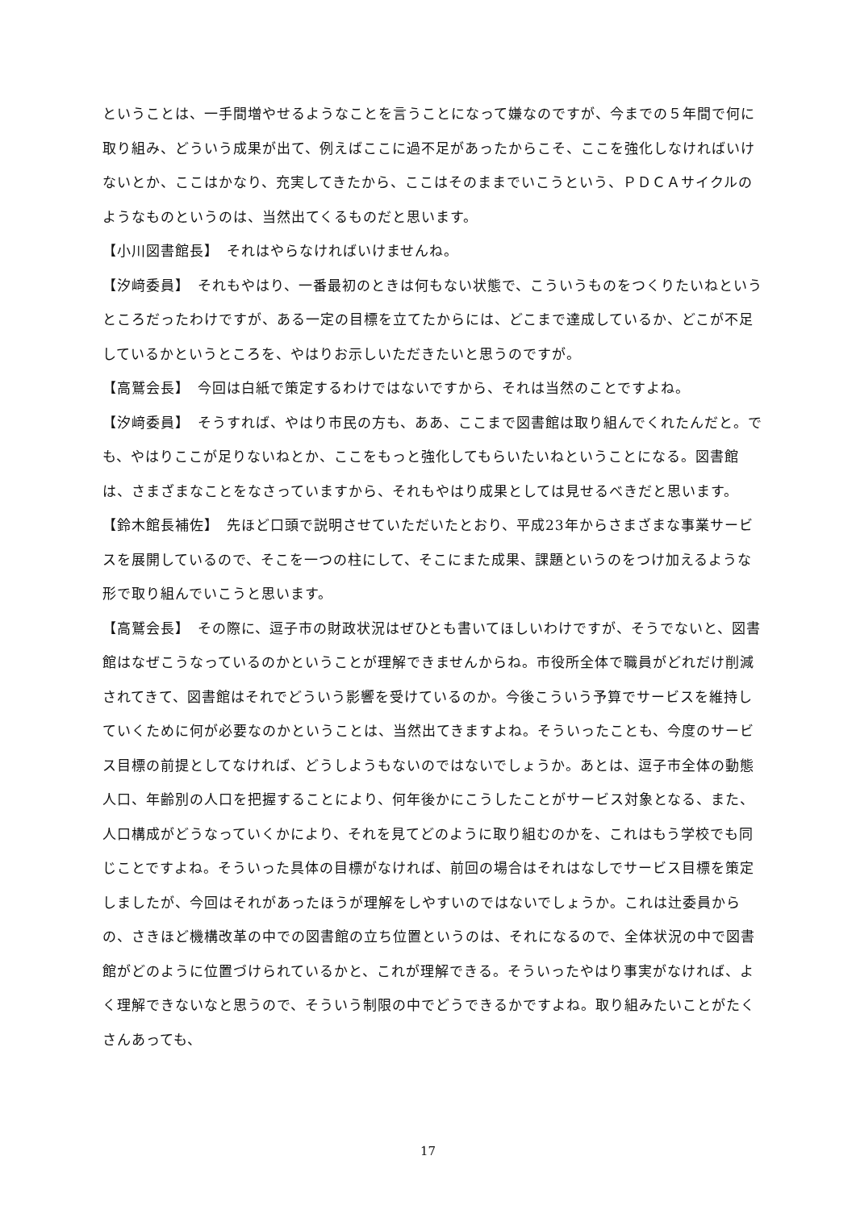ということは、一手間増やせるようなことを言うことになって嫌なのですが、今までの５年間で何に取り組み、どういう成果が出て、例えばここに過不足があったからこそ、ここを強化しなければいけないとか、ここはかなり、充実してきたから、ここはそのままでいこうという、ＰＤＣＡサイクルのようなものというのは、当然出てくるものだと思います。
【小川図書館長】　それはやらなければいけませんね。
【汐﨑委員】　それもやはり、一番最初のときは何もない状態で、こういうものをつくりたいねというところだったわけですが、ある一定の目標を立てたからには、どこまで達成しているか、どこが不足しているかというところを、やはりお示しいただきたいと思うのですが。
【高鷲会長】　今回は白紙で策定するわけではないですから、それは当然のことですよね。
【汐﨑委員】　そうすれば、やはり市民の方も、ああ、ここまで図書館は取り組んでくれたんだと。でも、やはりここが足りないねとか、ここをもっと強化してもらいたいねということになる。図書館は、さまざまなことをなさっていますから、それもやはり成果としては見せるべきだと思います。
【鈴木館長補佐】　先ほど口頭で説明させていただいたとおり、平成23年からさまざまな事業サービスを展開しているので、そこを一つの柱にして、そこにまた成果、課題というのをつけ加えるような形で取り組んでいこうと思います。
【高鷲会長】　その際に、逗子市の財政状況はぜひとも書いてほしいわけですが、そうでないと、図書館はなぜこうなっているのかということが理解できませんからね。市役所全体で職員がどれだけ削減されてきて、図書館はそれでどういう影響を受けているのか。今後こういう予算でサービスを維持していくために何が必要なのかということは、当然出てきますよね。そういったことも、今度のサービス目標の前提としてなければ、どうしようもないのではないでしょうか。あとは、逗子市全体の動態人口、年齢別の人口を把握することにより、何年後かにこうしたことがサービス対象となる、また、人口構成がどうなっていくかにより、それを見てどのように取り組むのかを、これはもう学校でも同じことですよね。そういった具体の目標がなければ、前回の場合はそれはなしでサービス目標を策定しましたが、今回はそれがあったほうが理解をしやすいのではないでしょうか。これは辻委員からの、さきほど機構改革の中での図書館の立ち位置というのは、それになるので、全体状況の中で図書館がどのように位置づけられているかと、これが理解できる。そういったやはり事実がなければ、よく理解できないなと思うので、そういう制限の中でどうできるかですよね。取り組みたいことがたくさんあっても、
17